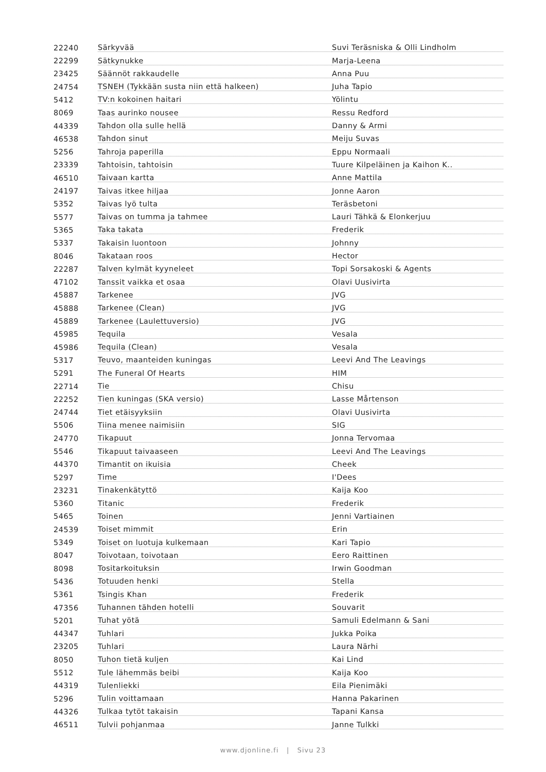| 22240 | Särkyvää | Suvi Teräsniska & Olli Lindholm |
| 22299 | Sätkynukke | Marja-Leena |
| 23425 | Säännöt rakkaudelle | Anna Puu |
| 24754 | TSNEH (Tykkään susta niin että halkeen) | Juha Tapio |
| 5412 | TV:n kokoinen haitari | Yölintu |
| 8069 | Taas aurinko nousee | Ressu Redford |
| 44339 | Tahdon olla sulle hellä | Danny & Armi |
| 46538 | Tahdon sinut | Meiju Suvas |
| 5256 | Tahroja paperilla | Eppu Normaali |
| 23339 | Tahtoisin, tahtoisin | Tuure Kilpeläinen ja Kaihon K.. |
| 46510 | Taivaan kartta | Anne Mattila |
| 24197 | Taivas itkee hiljaa | Jonne Aaron |
| 5352 | Taivas lyö tulta | Teräsbetoni |
| 5577 | Taivas on tumma ja tahmee | Lauri Tähkä & Elonkerjuu |
| 5365 | Taka takata | Frederik |
| 5337 | Takaisin luontoon | Johnny |
| 8046 | Takataan roos | Hector |
| 22287 | Talven kylmät kyyneleet | Topi Sorsakoski & Agents |
| 47102 | Tanssit vaikka et osaa | Olavi Uusivirta |
| 45887 | Tarkenee | JVG |
| 45888 | Tarkenee (Clean) | JVG |
| 45889 | Tarkenee (Laulettuversio) | JVG |
| 45985 | Tequila | Vesala |
| 45986 | Tequila (Clean) | Vesala |
| 5317 | Teuvo, maanteiden kuningas | Leevi And The Leavings |
| 5291 | The Funeral Of Hearts | HIM |
| 22714 | Tie | Chisu |
| 22252 | Tien kuningas (SKA versio) | Lasse Mårtenson |
| 24744 | Tiet etäisyyksiin | Olavi Uusivirta |
| 5506 | Tiina menee naimisiin | SIG |
| 24770 | Tikapuut | Jonna Tervomaa |
| 5546 | Tikapuut taivaaseen | Leevi And The Leavings |
| 44370 | Timantit on ikuisia | Cheek |
| 5297 | Time | I'Dees |
| 23231 | Tinakenkätyttö | Kaija Koo |
| 5360 | Titanic | Frederik |
| 5465 | Toinen | Jenni Vartiainen |
| 24539 | Toiset mimmit | Erin |
| 5349 | Toiset on luotuja kulkemaan | Kari Tapio |
| 8047 | Toivotaan, toivotaan | Eero Raittinen |
| 8098 | Tositarkoituksin | Irwin Goodman |
| 5436 | Totuuden henki | Stella |
| 5361 | Tsingis Khan | Frederik |
| 47356 | Tuhannen tähden hotelli | Souvarit |
| 5201 | Tuhat yötä | Samuli Edelmann & Sani |
| 44347 | Tuhlari | Jukka Poika |
| 23205 | Tuhlari | Laura Närhi |
| 8050 | Tuhon tietä kuljen | Kai Lind |
| 5512 | Tule lähemmäs beibi | Kaija Koo |
| 44319 | Tulenliekki | Eila Pienimäki |
| 5296 | Tulin voittamaan | Hanna Pakarinen |
| 44326 | Tulkaa tytöt takaisin | Tapani Kansa |
| 46511 | Tulvii pohjanmaa | Janne Tulkki |
www.djonline.fi | Sivu 23